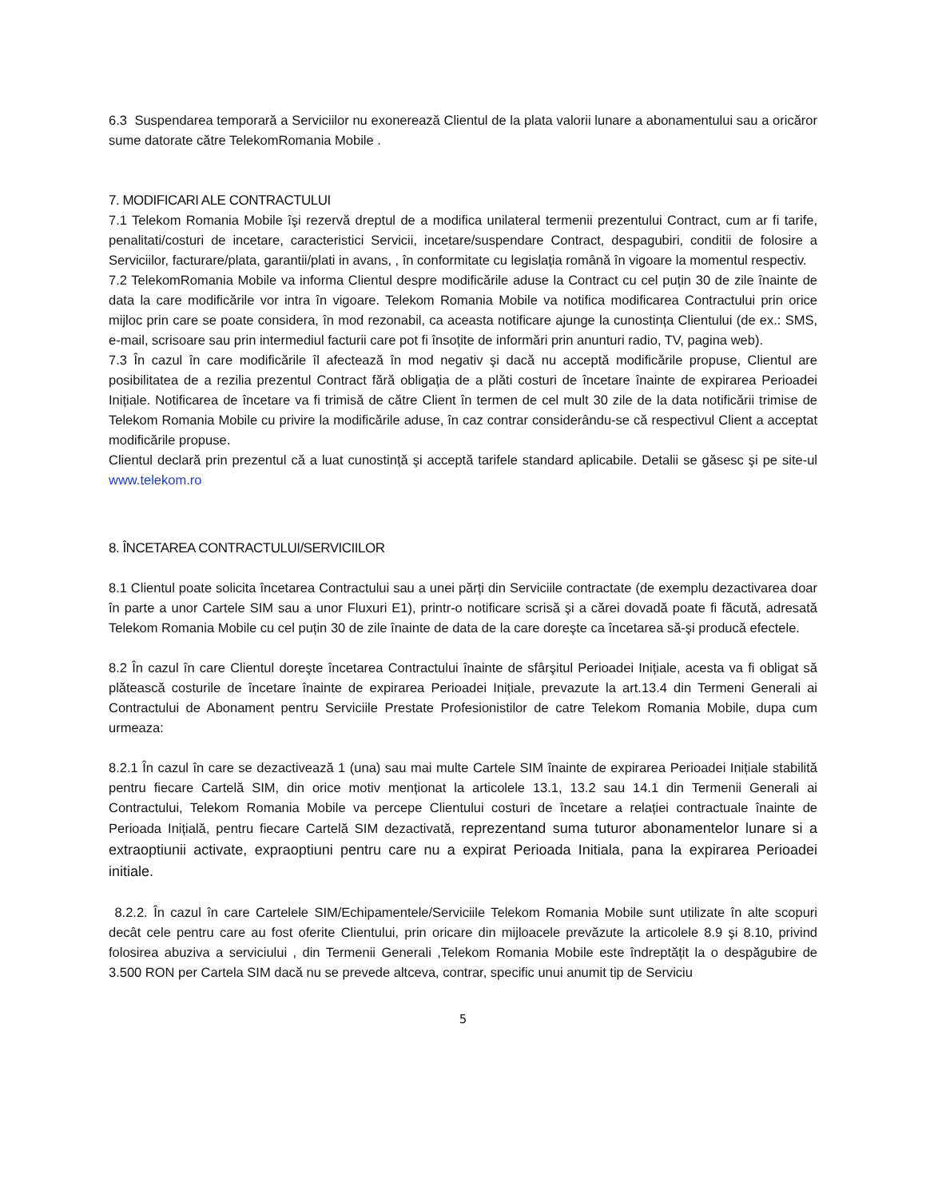6.3 Suspendarea temporară a Serviciilor nu exonerează Clientul de la plata valorii lunare a abonamentului sau a oricăror sume datorate către TelekomRomania Mobile .
7. MODIFICARI ALE CONTRACTULUI
7.1 Telekom Romania Mobile îşi rezervă dreptul de a modifica unilateral termenii prezentului Contract, cum ar fi tarife, penalitati/costuri de incetare, caracteristici Servicii, incetare/suspendare Contract, despagubiri, conditii de folosire a Serviciilor, facturare/plata, garantii/plati in avans, , în conformitate cu legislația română în vigoare la momentul respectiv.
7.2 TelekomRomania Mobile va informa Clientul despre modificările aduse la Contract cu cel puțin 30 de zile înainte de data la care modificările vor intra în vigoare. Telekom Romania Mobile va notifica modificarea Contractului prin orice mijloc prin care se poate considera, în mod rezonabil, ca aceasta notificare ajunge la cunostința Clientului (de ex.: SMS, e-mail, scrisoare sau prin intermediul facturii care pot fi însoțite de informări prin anunturi radio, TV, pagina web).
7.3 În cazul în care modificările îl afectează în mod negativ şi dacă nu acceptă modificările propuse, Clientul are posibilitatea de a rezilia prezentul Contract fără obligația de a plăti costuri de încetare înainte de expirarea Perioadei Inițiale. Notificarea de încetare va fi trimisă de către Client în termen de cel mult 30 zile de la data notificării trimise de Telekom Romania Mobile cu privire la modificările aduse, în caz contrar considerându-se că respectivul Client a acceptat modificările propuse.
Clientul declară prin prezentul că a luat cunostință şi acceptă tarifele standard aplicabile. Detalii se găsesc şi pe site-ul www.telekom.ro
8. ÎNCETAREA CONTRACTULUI/SERVICIILOR
8.1 Clientul poate solicita încetarea Contractului sau a unei părți din Serviciile contractate (de exemplu dezactivarea doar în parte a unor Cartele SIM sau a unor Fluxuri E1), printr-o notificare scrisă şi a cărei dovadă poate fi făcută, adresată Telekom Romania Mobile cu cel puțin 30 de zile înainte de data de la care doreşte ca încetarea să-şi producă efectele.
8.2 În cazul în care Clientul doreşte încetarea Contractului înainte de sfârşitul Perioadei Inițiale, acesta va fi obligat să plătească costurile de încetare înainte de expirarea Perioadei Inițiale, prevazute la art.13.4 din Termeni Generali ai Contractului de Abonament pentru Serviciile Prestate Profesionistilor de catre Telekom Romania Mobile, dupa cum urmeaza:
8.2.1 În cazul în care se dezactivează 1 (una) sau mai multe Cartele SIM înainte de expirarea Perioadei Inițiale stabilită pentru fiecare Cartelă SIM, din orice motiv menționat la articolele 13.1, 13.2 sau 14.1 din Termenii Generali ai Contractului, Telekom Romania Mobile va percepe Clientului costuri de încetare a relației contractuale înainte de Perioada Inițială, pentru fiecare Cartelă SIM dezactivată, reprezentand suma tuturor abonamentelor lunare si a extraoptiunii activate, expraoptiuni pentru care nu a expirat Perioada Initiala, pana la expirarea Perioadei initiale.
8.2.2. În cazul în care Cartelele SIM/Echipamentele/Serviciile Telekom Romania Mobile sunt utilizate în alte scopuri decât cele pentru care au fost oferite Clientului, prin oricare din mijloacele prevăzute la articolele 8.9 şi 8.10, privind folosirea abuziva a serviciului , din Termenii Generali ,Telekom Romania Mobile este îndreptățit la o despăgubire de 3.500 RON per Cartela SIM dacă nu se prevede altceva, contrar, specific unui anumit tip de Serviciu
5